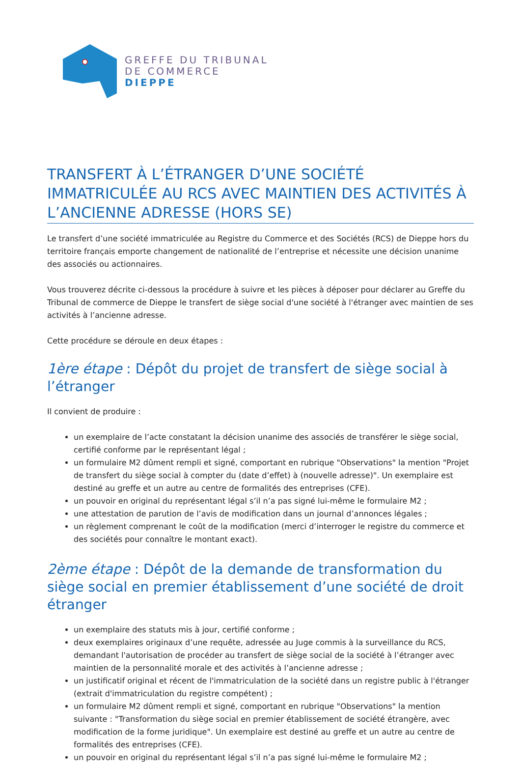GREFFE DU TRIBUNAL
DE COMMERCE
DIEPPE
TRANSFERT À L’ÉTRANGER D’UNE SOCIÉTÉ IMMATRICULÉE AU RCS AVEC MAINTIEN DES ACTIVITÉS À L’ANCIENNE ADRESSE (HORS SE)
Le transfert d’une société immatriculée au Registre du Commerce et des Sociétés (RCS) de Dieppe hors du territoire français emporte changement de nationalité de l’entreprise et nécessite une décision unanime des associés ou actionnaires.
Vous trouverez décrite ci-dessous la procédure à suivre et les pièces à déposer pour déclarer au Greffe du Tribunal de commerce de Dieppe le transfert de siège social d'une société à l'étranger avec maintien de ses activités à l’ancienne adresse.
Cette procédure se déroule en deux étapes :
1ère étape : Dépôt du projet de transfert de siège social à l’étranger
Il convient de produire :
un exemplaire de l’acte constatant la décision unanime des associés de transférer le siège social, certifié conforme par le représentant légal ;
un formulaire M2 dûment rempli et signé, comportant en rubrique "Observations" la mention "Projet de transfert du siège social à compter du (date d’effet) à (nouvelle adresse)". Un exemplaire est destiné au greffe et un autre au centre de formalités des entreprises (CFE).
un pouvoir en original du représentant légal s’il n’a pas signé lui-même le formulaire M2 ;
une attestation de parution de l’avis de modification dans un journal d’annonces légales ;
un règlement comprenant le coût de la modification (merci d’interroger le registre du commerce et des sociétés pour connaître le montant exact).
2ème étape : Dépôt de la demande de transformation du siège social en premier établissement d’une société de droit étranger
un exemplaire des statuts mis à jour, certifié conforme ;
deux exemplaires originaux d’une requête, adressée au Juge commis à la surveillance du RCS, demandant l'autorisation de procéder au transfert de siège social de la société à l’étranger avec maintien de la personnalité morale et des activités à l’ancienne adresse ;
un justificatif original et récent de l'immatriculation de la société dans un registre public à l'étranger (extrait d'immatriculation du registre compétent) ;
un formulaire M2 dûment rempli et signé, comportant en rubrique "Observations" la mention suivante : "Transformation du siège social en premier établissement de société étrangère, avec modification de la forme juridique". Un exemplaire est destiné au greffe et un autre au centre de formalités des entreprises (CFE).
un pouvoir en original du représentant légal s’il n’a pas signé lui-même le formulaire M2 ;